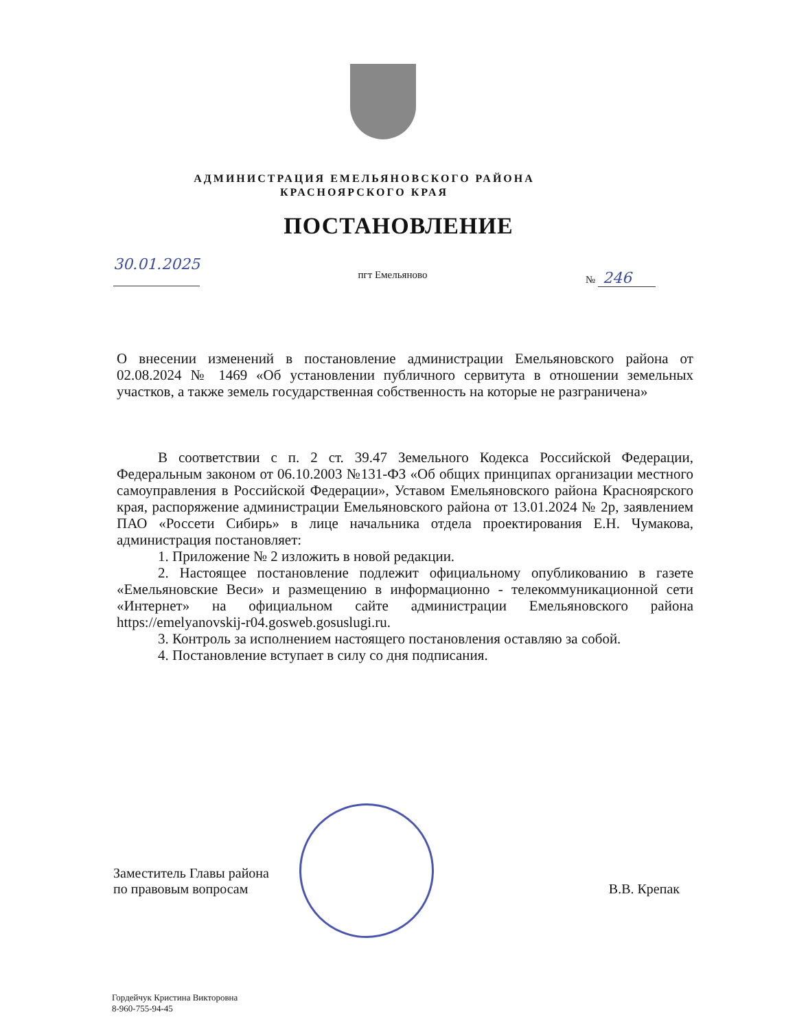АДМИНИСТРАЦИЯ ЕМЕЛЬЯНОВСКОГО РАЙОНА
КРАСНОЯРСКОГО КРАЯ
ПОСТАНОВЛЕНИЕ
30.01.2025 пгт Емельяново № 246
О внесении изменений в постановление администрации Емельяновского района от 02.08.2024 № 1469 «Об установлении публичного сервитута в отношении земельных участков, а также земель государственная собственность на которые не разграничена»
В соответствии с п. 2 ст. 39.47 Земельного Кодекса Российской Федерации, Федеральным законом от 06.10.2003 №131-ФЗ «Об общих принципах организации местного самоуправления в Российской Федерации», Уставом Емельяновского района Красноярского края, распоряжение администрации Емельяновского района от 13.01.2024 № 2р, заявлением ПАО «Россети Сибирь» в лице начальника отдела проектирования Е.Н. Чумакова, администрация постановляет:
1. Приложение № 2 изложить в новой редакции.
2. Настоящее постановление подлежит официальному опубликованию в газете «Емельяновские Веси» и размещению в информационно - телекоммуникационной сети «Интернет» на официальном сайте администрации Емельяновского района https://emelyanovskij-r04.gosweb.gosuslugi.ru.
3. Контроль за исполнением настоящего постановления оставляю за собой.
4. Постановление вступает в силу со дня подписания.
Заместитель Главы района
по правовым вопросам
В.В. Крепак
Гордейчук Кристина Викторовна
8-960-755-94-45